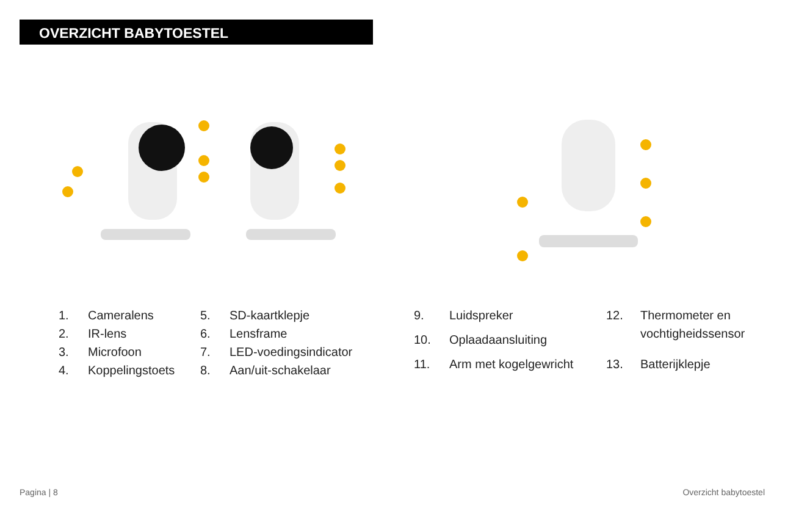OVERZICHT BABYTOESTEL
| 1. | Cameralens |
| 2. | IR-lens |
| 3. | Microfoon |
| 4. | Koppelingstoets |
| 5. | SD-kaartklepje |
| 6. | Lensframe |
| 7. | LED-voedingsindicator |
| 8. | Aan/uit-schakelaar |
| 9. | Luidspreker |
| 10. | Oplaadaansluiting |
| 11. | Arm met kogelgewricht |
| 12. | Thermometer en vochtigheidssensor |
| 13. | Batterijklepje |
Pagina | 8 Overzicht babytoestel